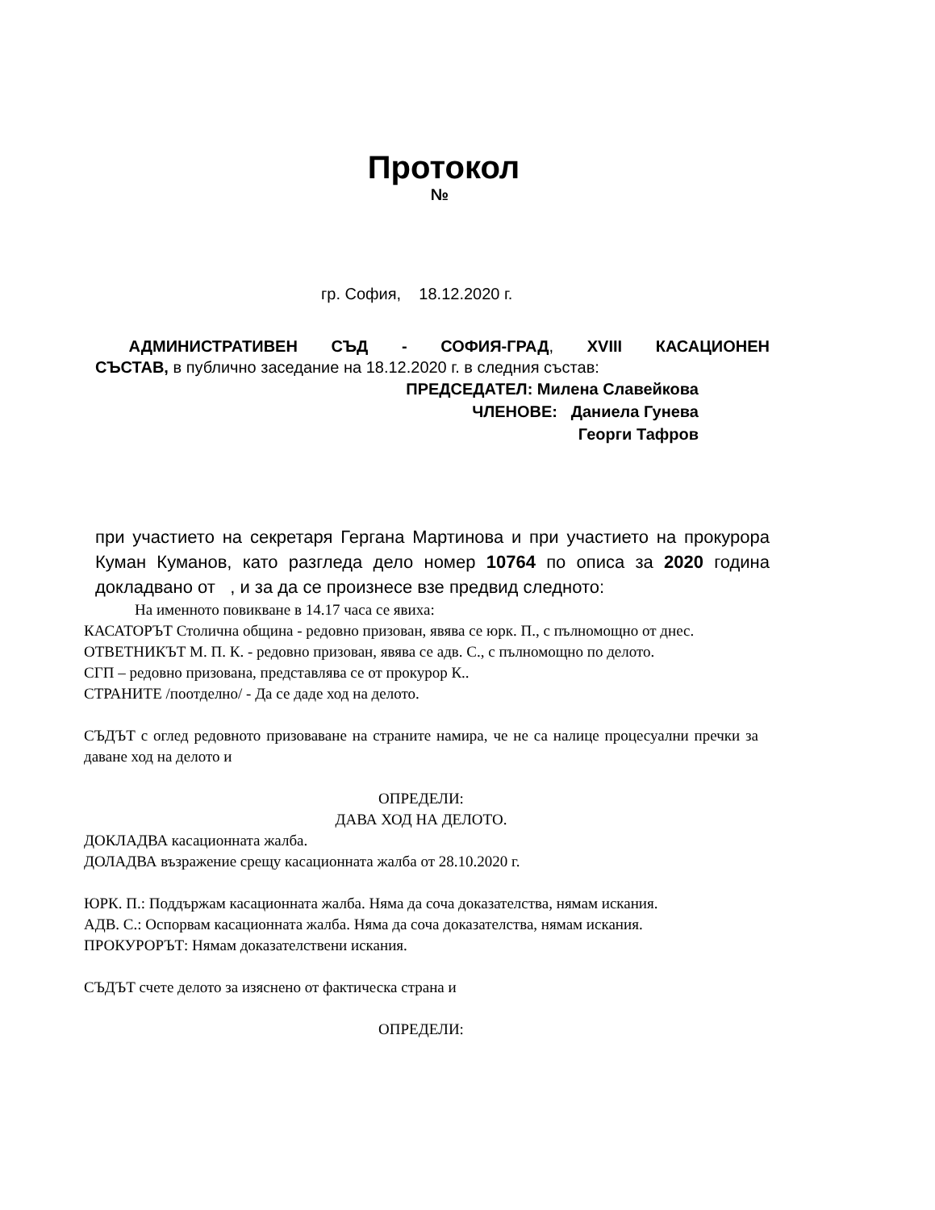Протокол
№
гр. София, 18.12.2020 г.
АДМИНИСТРАТИВЕН СЪД - СОФИЯ-ГРАД, XVIII КАСАЦИОНЕН
СЪСТАВ, в публично заседание на 18.12.2020 г. в следния състав:
ПРЕДСЕДАТЕЛ: Милена Славейкова
ЧЛЕНОВЕ: Даниела Гунева
Георги Тафров
при участието на секретаря Гергана Мартинова и при участието на прокурора Куман Куманов, като разгледа дело номер 10764 по описа за 2020 година докладвано от , и за да се произнесе взе предвид следното:
На именното повикване в 14.17 часа се явиха:
КАСАТОРЪТ Столична община - редовно призован, явява се юрк. П., с пълномощно от днес.
ОТВЕТНИКЪТ М. П. К. - редовно призован, явява се адв. С., с пълномощно по делото.
СГП – редовно призована, представлява се от прокурор К..
СТРАНИТЕ /поотделно/ - Да се даде ход на делото.
СЪДЪТ с оглед редовното призоваване на страните намира, че не са налице процесуални пречки за даване ход на делото и
ОПРЕДЕЛИ:
ДАВА ХОД НА ДЕЛОТО.
ДОКЛАДВА касационната жалба.
ДОЛАДВА възражение срещу касационната жалба от 28.10.2020 г.
ЮРК. П.: Поддържам касационната жалба. Няма да соча доказателства, нямам искания.
АДВ. С.: Оспорвам касационната жалба. Няма да соча доказателства, нямам искания.
ПРОКУРОРЪТ: Нямам доказателствени искания.
СЪДЪТ счете делото за изяснено от фактическа страна и
ОПРЕДЕЛИ: